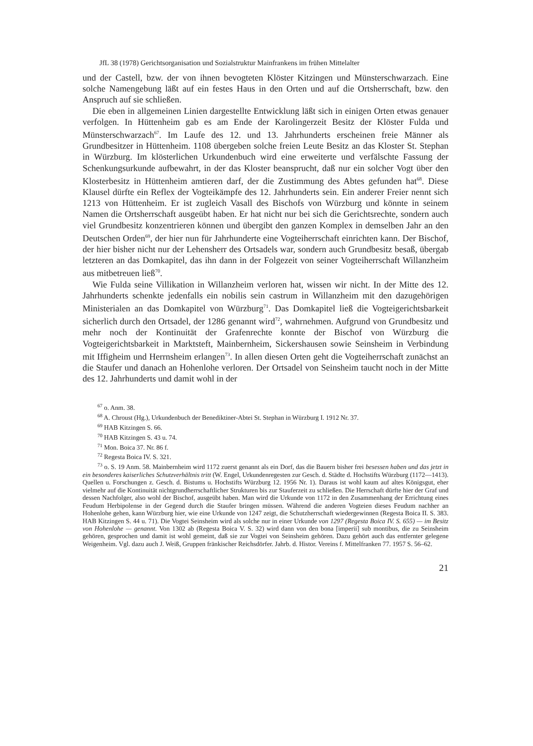JfL 38 (1978) Gerichtsorganisation und Sozialstruktur Mainfrankens im frühen Mittelalter
und der Castell, bzw. der von ihnen bevogteten Klöster Kitzingen und Münsterschwarzach. Eine solche Namengebung läßt auf ein festes Haus in den Orten und auf die Ortsherrschaft, bzw. den Anspruch auf sie schließen.
Die eben in allgemeinen Linien dargestellte Entwicklung läßt sich in einigen Orten etwas genauer verfolgen. In Hüttenheim gab es am Ende der Karolingerzeit Besitz der Klöster Fulda und Münsterschwarzach<sup>67</sup>. Im Laufe des 12. und 13. Jahrhunderts erscheinen freie Männer als Grundbesitzer in Hüttenheim. 1108 übergeben solche freien Leute Besitz an das Kloster St. Stephan in Würzburg. Im klösterlichen Urkundenbuch wird eine erweiterte und verfälschte Fassung der Schenkungsurkunde aufbewahrt, in der das Kloster beansprucht, daß nur ein solcher Vogt über den Klosterbesitz in Hüttenheim amtieren darf, der die Zustimmung des Abtes gefunden hat<sup>68</sup>. Diese Klausel dürfte ein Reflex der Vogteikämpfe des 12. Jahrhunderts sein. Ein anderer Freier nennt sich 1213 von Hüttenheim. Er ist zugleich Vasall des Bischofs von Würzburg und könnte in seinem Namen die Ortsherrschaft ausgeübt haben. Er hat nicht nur bei sich die Gerichtsrechte, sondern auch viel Grundbesitz konzentrieren können und übergibt den ganzen Komplex in demselben Jahr an den Deutschen Orden<sup>69</sup>, der hier nun für Jahrhunderte eine Vogteiherrschaft einrichten kann. Der Bischof, der hier bisher nicht nur der Lehensherr des Ortsadels war, sondern auch Grundbesitz besaß, übergab letzteren an das Domkapitel, das ihn dann in der Folgezeit von seiner Vogteiherrschaft Willanzheim aus mitbetreuen ließ<sup>70</sup>.
Wie Fulda seine Villikation in Willanzheim verloren hat, wissen wir nicht. In der Mitte des 12. Jahrhunderts schenkte jedenfalls ein nobilis sein castrum in Willanzheim mit den dazugehörigen Ministerialen an das Domkapitel von Würzburg<sup>71</sup>. Das Domkapitel ließ die Vogteigerichtsbarkeit sicherlich durch den Ortsadel, der 1286 genannt wird<sup>72</sup>, wahrnehmen. Aufgrund von Grundbesitz und mehr noch der Kontinuität der Grafenrechte konnte der Bischof von Würzburg die Vogteigerichtsbarkeit in Marktsteft, Mainbernheim, Sickershausen sowie Seinsheim in Verbindung mit Iffigheim und Herrnsheim erlangen<sup>73</sup>. In allen diesen Orten geht die Vogteiherrschaft zunächst an die Staufer und danach an Hohenlohe verloren. Der Ortsadel von Seinsheim taucht noch in der Mitte des 12. Jahrhunderts und damit wohl in der
<sup>67</sup> o. Anm. 38.
<sup>68</sup> A. Chroust (Hg.), Urkundenbuch der Benediktiner-Abtei St. Stephan in Würzburg I. 1912 Nr. 37.
<sup>69</sup> HAB Kitzingen S. 66.
<sup>70</sup> HAB Kitzingen S. 43 u. 74.
<sup>71</sup> Mon. Boica 37. Nr. 86 f.
<sup>72</sup> Regesta Boica IV. S. 321.
<sup>73</sup> o. S. 19 Anm. 58. Mainbernheim wird 1172 zuerst genannt als ein Dorf, das die Bauern bisher frei besessen haben und das jetzt in ein besonderes kaiserliches Schutzverhältnis tritt (W. Engel, Urkundenregesten zur Gesch. d. Städte d. Hochstifts Würzburg (1172—1413). Quellen u. Forschungen z. Gesch. d. Bistums u. Hochstifts Würzburg 12. 1956 Nr. 1). Daraus ist wohl kaum auf altes Königsgut, eher vielmehr auf die Kontinuität nichtgrundherrschaftlicher Strukturen bis zur Stauferzeit zu schließen. Die Herrschaft dürfte hier der Graf und dessen Nachfolger, also wohl der Bischof, ausgeübt haben. Man wird die Urkunde von 1172 in den Zusammenhang der Errichtung eines Feudum Herbipolense in der Gegend durch die Staufer bringen müssen. Während die anderen Vogteien dieses Feudum nachher an Hohenlohe gehen, kann Würzburg hier, wie eine Urkunde von 1247 zeigt, die Schutzherrschaft wiedergewinnen (Regesta Boica II. S. 383. HAB Kitzingen S. 44 u. 71). Die Vogtei Seinsheim wird als solche nur in einer Urkunde von 1297 (Regesta Boica IV. S. 655) — im Besitz von Hohenlohe — genannt. Von 1302 ab (Regesta Boica V. S. 32) wird dann von den bona [imperii] sub montibus, die zu Seinsheim gehören, gesprochen und damit ist wohl gemeint, daß sie zur Vogtei von Seinsheim gehören. Dazu gehört auch das entfernter gelegene Weigenheim. Vgl. dazu auch J. Weiß, Gruppen fränkischer Reichsdörfer. Jahrb. d. Histor. Vereins f. Mittelfranken 77. 1957 S. 56–62.
21